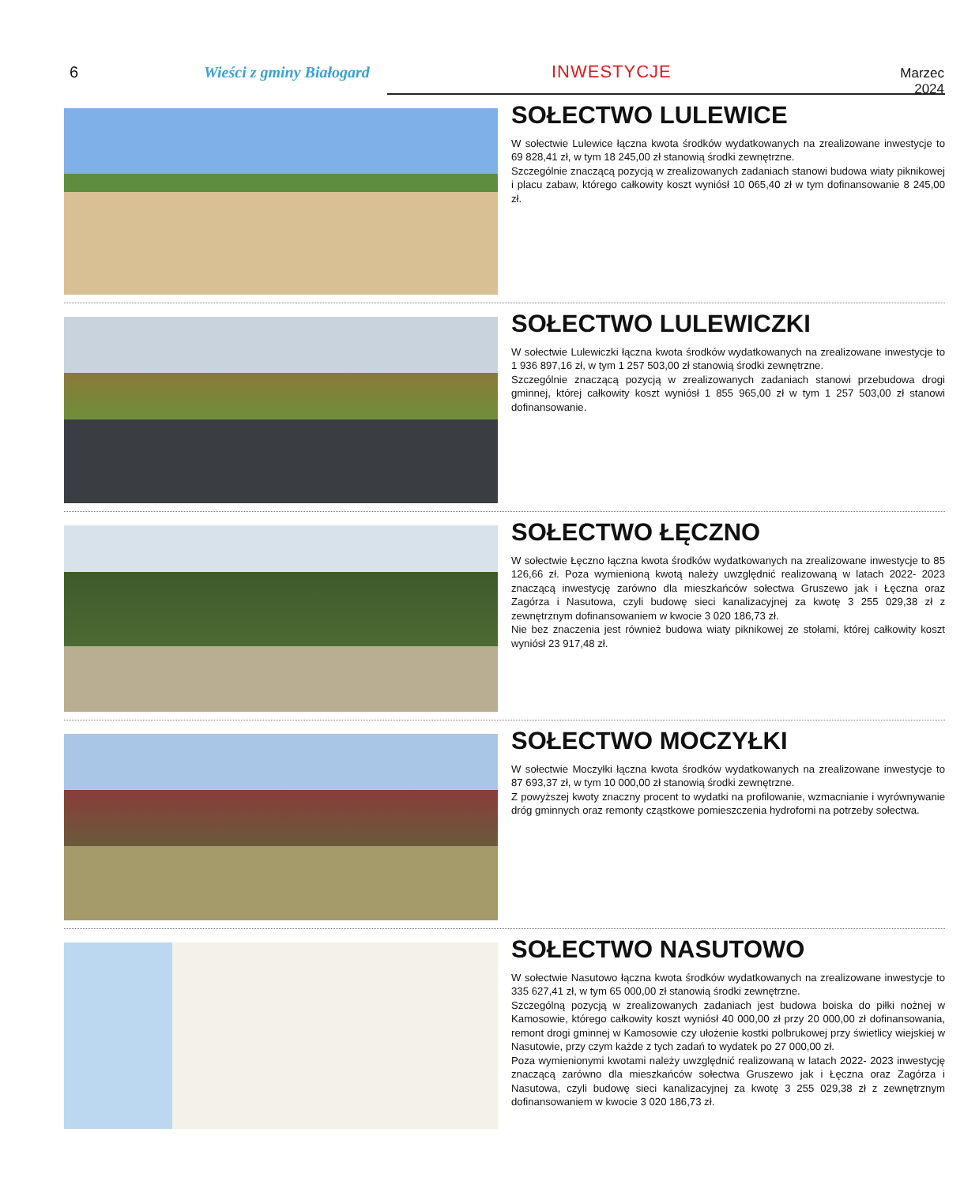6 Wieści z gminy Białogard INWESTYCJE Marzec 2024
SOŁECTWO LULEWICE
W sołectwie Lulewice łączna kwota środków wydatkowanych na zrealizowane inwestycje to 69 828,41 zł, w tym 18 245,00 zł stanowią środki zewnętrzne.
Szczególnie znaczącą pozycją w zrealizowanych zadaniach stanowi budowa wiaty piknikowej i placu zabaw, którego całkowity koszt wyniósł 10 065,40 zł w tym dofinansowanie 8 245,00 zł.
SOŁECTWO LULEWICZKI
W sołectwie Lulewiczki łączna kwota środków wydatkowanych na zrealizowane inwestycje to 1 936 897,16 zł, w tym 1 257 503,00 zł stanowią środki zewnętrzne.
Szczególnie znaczącą pozycją w zrealizowanych zadaniach stanowi przebudowa drogi gminnej, której całkowity koszt wyniósł 1 855 965,00 zł w tym 1 257 503,00 zł stanowi dofinansowanie.
SOŁECTWO ŁĘCZNO
W sołectwie Łęczno łączna kwota środków wydatkowanych na zrealizowane inwestycje to 85 126,66 zł. Poza wymienioną kwotą należy uwzględnić realizowaną w latach 2022- 2023 znaczącą inwestycję zarówno dla mieszkańców sołectwa Gruszewo jak i Łęczna oraz Zagórza i Nasutowa, czyli budowę sieci kanalizacyjnej za kwotę 3 255 029,38 zł z zewnętrznym dofinansowaniem w kwocie 3 020 186,73 zł.
Nie bez znaczenia jest również budowa wiaty piknikowej ze stołami, której całkowity koszt wyniósł 23 917,48 zł.
SOŁECTWO MOCZYŁKI
W sołectwie Moczyłki łączna kwota środków wydatkowanych na zrealizowane inwestycje to 87 693,37 zł, w tym 10 000,00 zł stanowią środki zewnętrzne.
Z powyższej kwoty znaczny procent to wydatki na profilowanie, wzmacnianie i wyrównywanie dróg gminnych oraz remonty cząstkowe pomieszczenia hydroforni na potrzeby sołectwa.
SOŁECTWO NASUTOWO
W sołectwie Nasutowo łączna kwota środków wydatkowanych na zrealizowane inwestycje to 335 627,41 zł, w tym 65 000,00 zł stanowią środki zewnętrzne.
Szczególną pozycją w zrealizowanych zadaniach jest budowa boiska do piłki nożnej w Kamosowie, którego całkowity koszt wyniósł 40 000,00 zł przy 20 000,00 zł dofinansowania, remont drogi gminnej w Kamosowie czy ułożenie kostki polbrukowej przy świetlicy wiejskiej w Nasutowie, przy czym każde z tych zadań to wydatek po 27 000,00 zł.
Poza wymienionymi kwotami należy uwzględnić realizowaną w latach 2022- 2023 inwestycję znaczącą zarówno dla mieszkańców sołectwa Gruszewo jak i Łęczna oraz Zagórza i Nasutowa, czyli budowę sieci kanalizacyjnej za kwotę 3 255 029,38 zł z zewnętrznym dofinansowaniem w kwocie 3 020 186,73 zł.